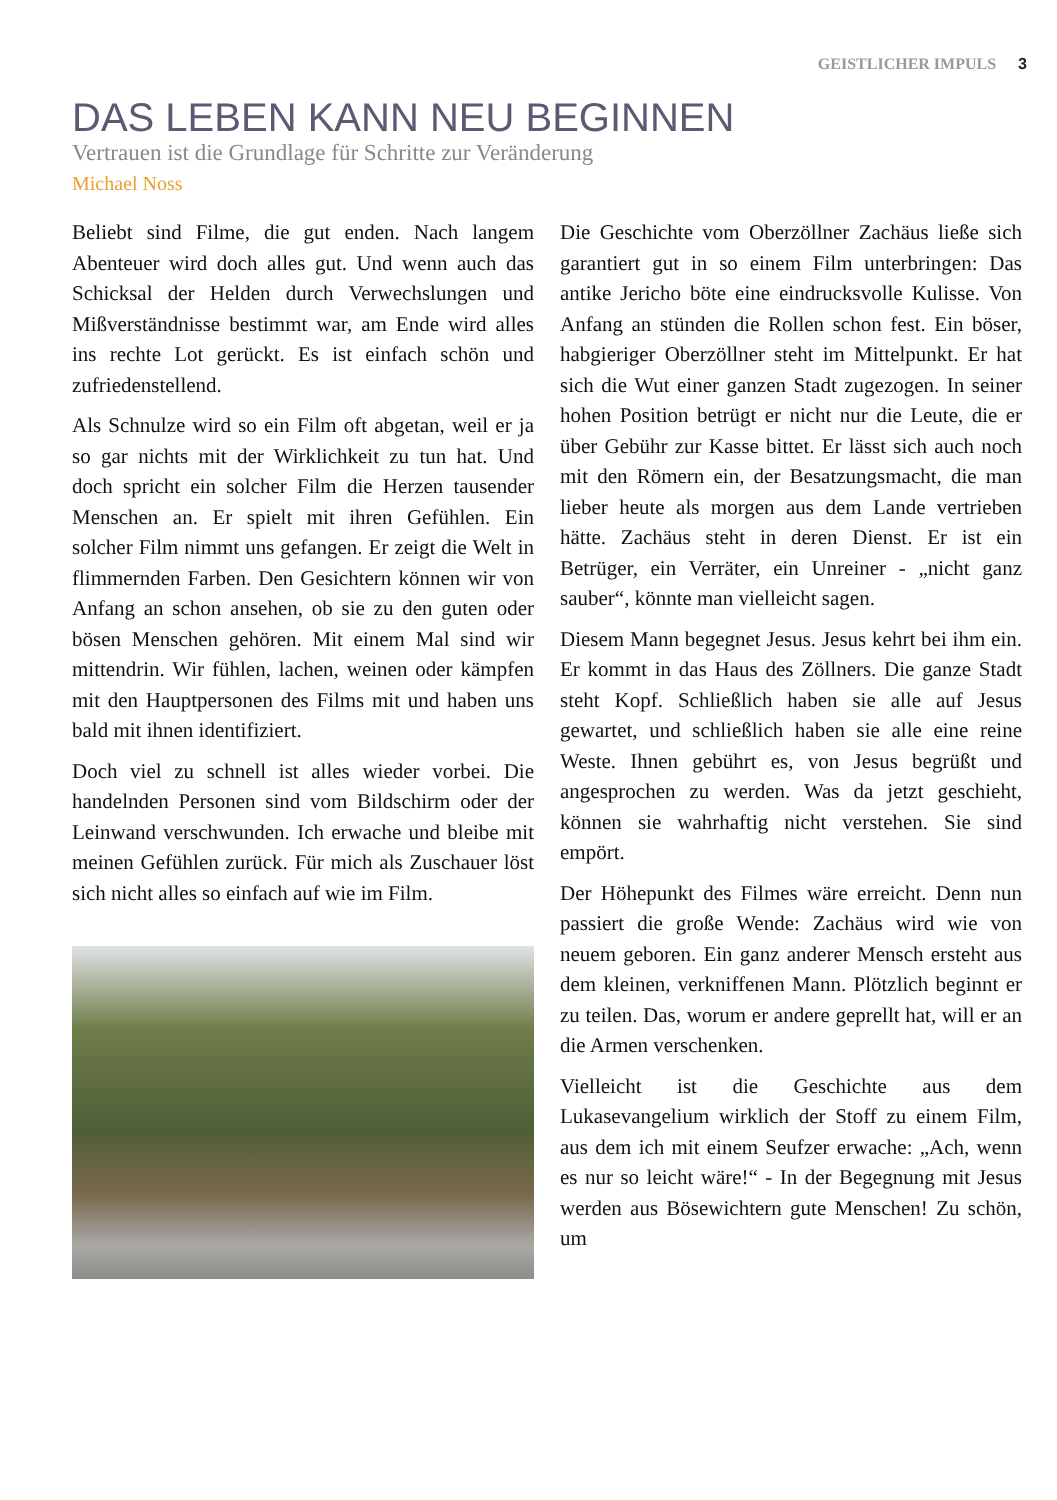GEISTLICHER IMPULS 3
DAS LEBEN KANN NEU BEGINNEN
Vertrauen ist die Grundlage für Schritte zur Veränderung
Michael Noss
Beliebt sind Filme, die gut enden. Nach langem Abenteuer wird doch alles gut. Und wenn auch das Schicksal der Helden durch Verwechslungen und Mißverständnisse bestimmt war, am Ende wird alles ins rechte Lot gerückt. Es ist einfach schön und zufriedenstellend.
Als Schnulze wird so ein Film oft abgetan, weil er ja so gar nichts mit der Wirklichkeit zu tun hat. Und doch spricht ein solcher Film die Herzen tausender Menschen an. Er spielt mit ihren Gefühlen. Ein solcher Film nimmt uns gefangen. Er zeigt die Welt in flimmernden Farben. Den Gesichtern können wir von Anfang an schon ansehen, ob sie zu den guten oder bösen Menschen gehören. Mit einem Mal sind wir mittendrin. Wir fühlen, lachen, weinen oder kämpfen mit den Hauptpersonen des Films mit und haben uns bald mit ihnen identifiziert.
Doch viel zu schnell ist alles wieder vorbei. Die handelnden Personen sind vom Bildschirm oder der Leinwand verschwunden. Ich erwache und bleibe mit meinen Gefühlen zurück. Für mich als Zuschauer löst sich nicht alles so einfach auf wie im Film.
Die Geschichte vom Oberzöllner Zachäus ließe sich garantiert gut in so einem Film unterbringen: Das antike Jericho böte eine eindrucksvolle Kulisse. Von Anfang an stünden die Rollen schon fest. Ein böser, habgieriger Oberzöllner steht im Mittelpunkt. Er hat sich die Wut einer ganzen Stadt zugezogen. In seiner hohen Position betrügt er nicht nur die Leute, die er über Gebühr zur Kasse bittet. Er lässt sich auch noch mit den Römern ein, der Besatzungsmacht, die man lieber heute als morgen aus dem Lande vertrieben hätte. Zachäus steht in deren Dienst. Er ist ein Betrüger, ein Verräter, ein Unreiner - „nicht ganz sauber“, könnte man vielleicht sagen.
Diesem Mann begegnet Jesus. Jesus kehrt bei ihm ein. Er kommt in das Haus des Zöllners. Die ganze Stadt steht Kopf. Schließlich haben sie alle auf Jesus gewartet, und schließlich haben sie alle eine reine Weste. Ihnen gebührt es, von Jesus begrüßt und angesprochen zu werden. Was da jetzt geschieht, können sie wahrhaftig nicht verstehen. Sie sind empört.
Der Höhepunkt des Filmes wäre erreicht. Denn nun passiert die große Wende: Zachäus wird wie von neuem geboren. Ein ganz anderer Mensch ersteht aus dem kleinen, verkniffenen Mann. Plötzlich beginnt er zu teilen. Das, worum er andere geprellt hat, will er an die Armen verschenken.
Vielleicht ist die Geschichte aus dem Lukasevangelium wirklich der Stoff zu einem Film, aus dem ich mit einem Seufzer erwache: „Ach, wenn es nur so leicht wäre!“ - In der Begegnung mit Jesus werden aus Bösewichtern gute Menschen! Zu schön, um